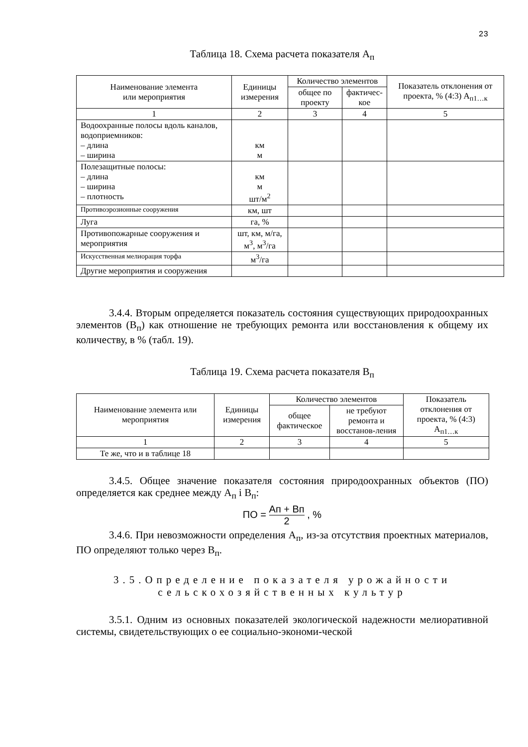23
Таблица 18. Схема расчета показателя А<sub>п</sub>
| Наименование элемента или мероприятия | Единицы измерения | Количество элементов | | Показатель отклонения от проекта, % (4:3) А<sub>п1…к</sub> |
| --- | --- | --- | --- | --- |
| | | общее по проекту | фактичес- кое | |
| 1 | 2 | 3 | 4 | 5 |
| Водоохранные полосы вдоль каналов, водоприемников: – длина – ширина | км м | | | |
| Полезащитные полосы: – длина – ширина – плотность | км м шт/м<sup>2</sup> | | | |
| Противоэрозионные сооружения | км, шт | | | |
| Луга | га, % | | | |
| Противопожарные сооружения и мероприятия | шт, км, м/га, м<sup>3</sup>, м<sup>3</sup>/га | | | |
| Искусственная мелиорация торфа | м<sup>3</sup>/га | | | |
| Другие мероприятия и сооружения | | | | |
3.4.4. Вторым определяется показатель состояния существующих природоохранных элементов (В<sub>п</sub>) как отношение не требующих ремонта или восстановления к общему их количеству, в % (табл. 19).
Таблица 19. Схема расчета показателя В<sub>п</sub>
| Наименование элемента или мероприятия | Единицы измерения | Количество элементов | | Показатель отклонения от проекта, % (4:3) А<sub>п1…к</sub> |
| --- | --- | --- | --- | --- |
| | | общее фактическое | не требуют ремонта и восстанов-ления | |
| 1 | 2 | 3 | 4 | 5 |
| Те же, что и в таблице 18 | | | | |
3.4.5. Общее значение показателя состояния природоохранных объектов (ПО) определяется как среднее между А<sub>п</sub> і В<sub>п</sub>:
ПО = Ап + Вп 2 , %
3.4.6. При невозможности определения А<sub>п</sub>, из-за отсутствия проектных материалов, ПО определяют только через В<sub>п</sub>.
3.5.Определение показателя урожайности
сельскохозяйственных культур
3.5.1. Одним из основных показателей экологической надежности мелиоративной системы, свидетельствующих о ее социально-экономи-ческой